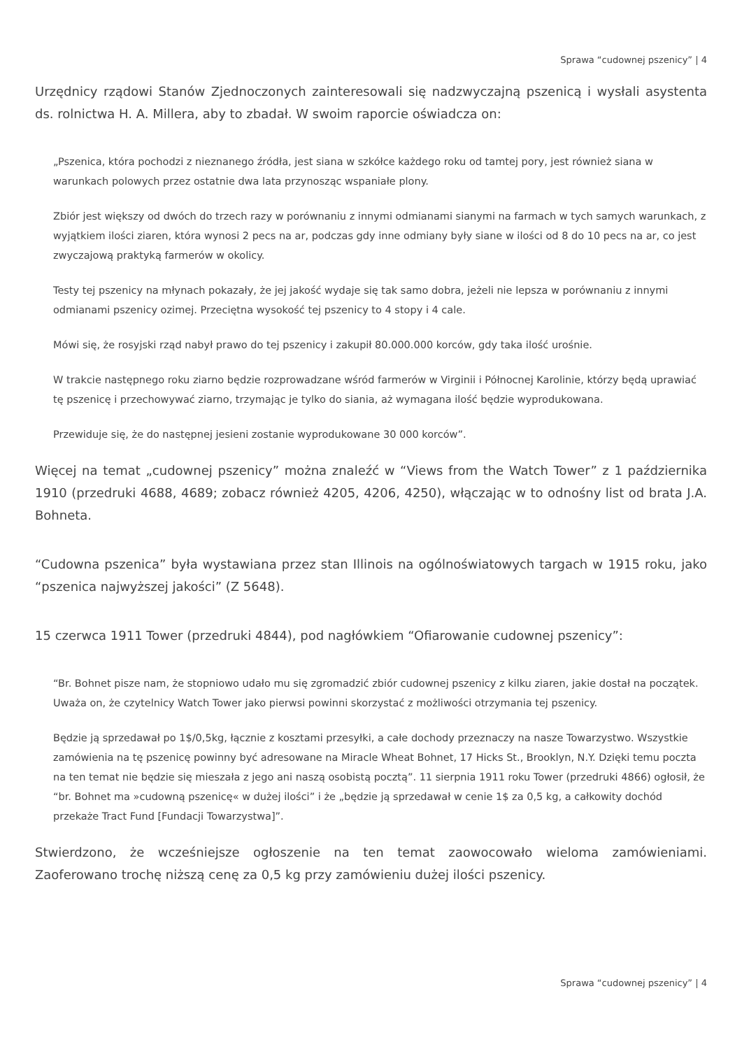Sprawa “cudownej pszenicy” | 4
Urzędnicy rządowi Stanów Zjednoczonych zainteresowali się nadzwyczajną pszenicą i wysłali asystenta ds. rolnictwa H. A. Millera, aby to zbadał. W swoim raporcie oświadcza on:
„Pszenica, która pochodzi z nieznanego źródła, jest siana w szkółce każdego roku od tamtej pory, jest również siana w warunkach polowych przez ostatnie dwa lata przynosząc wspaniałe plony.
Zbiór jest większy od dwóch do trzech razy w porównaniu z innymi odmianami sianymi na farmach w tych samych warunkach, z wyjątkiem ilości ziaren, która wynosi 2 pecs na ar, podczas gdy inne odmiany były siane w ilości od 8 do 10 pecs na ar, co jest zwyczajową praktyką farmerów w okolicy.
Testy tej pszenicy na młynach pokazały, że jej jakość wydaje się tak samo dobra, jeżeli nie lepsza w porównaniu z innymi odmianami pszenicy ozimej. Przeciętna wysokość tej pszenicy to 4 stopy i 4 cale.
Mówi się, że rosyjski rząd nabył prawo do tej pszenicy i zakupił 80.000.000 korców, gdy taka ilość urośnie.
W trakcie następnego roku ziarno będzie rozprowadzane wśród farmerów w Virginii i Północnej Karolinie, którzy będą uprawiać tę pszenicę i przechowywać ziarno, trzymając je tylko do siania, aż wymagana ilość będzie wyprodukowana.
Przewiduje się, że do następnej jesieni zostanie wyprodukowane 30 000 korców”.
Więcej na temat „cudownej pszenicy” można znaleźć w “Views from the Watch Tower” z 1 października 1910 (przedruki 4688, 4689; zobacz również 4205, 4206, 4250), włączając w to odnośny list od brata J.A. Bohneta.
“Cudowna pszenica” była wystawiana przez stan Illinois na ogólnoświatowych targach w 1915 roku, jako “pszenica najwyższej jakości” (Z 5648).
15 czerwca 1911 Tower (przedruki 4844), pod nagłówkiem “Ofiarowanie cudownej pszenicy”:
“Br. Bohnet pisze nam, że stopniowo udało mu się zgromadzić zbiór cudownej pszenicy z kilku ziaren, jakie dostał na początek. Uważa on, że czytelnicy Watch Tower jako pierwsi powinni skorzystać z możliwości otrzymania tej pszenicy.
Będzie ją sprzedawał po 1$/0,5kg, łącznie z kosztami przesyłki, a całe dochody przeznaczy na nasze Towarzystwo. Wszystkie zamówienia na tę pszenicę powinny być adresowane na Miracle Wheat Bohnet, 17 Hicks St., Brooklyn, N.Y. Dzięki temu poczta na ten temat nie będzie się mieszała z jego ani naszą osobistą pocztą”. 11 sierpnia 1911 roku Tower (przedruki 4866) ogłosił, że “br. Bohnet ma »cudowną pszenicę« w dużej ilości” i że „będzie ją sprzedawał w cenie 1$ za 0,5 kg, a całkowity dochód przekaże Tract Fund [Fundacji Towarzystwa]”.
Stwierdzono, że wcześniejsze ogłoszenie na ten temat zaowocowało wieloma zamówieniami. Zaoferowano trochę niższą cenę za 0,5 kg przy zamówieniu dużej ilości pszenicy.
Sprawa “cudownej pszenicy” | 4